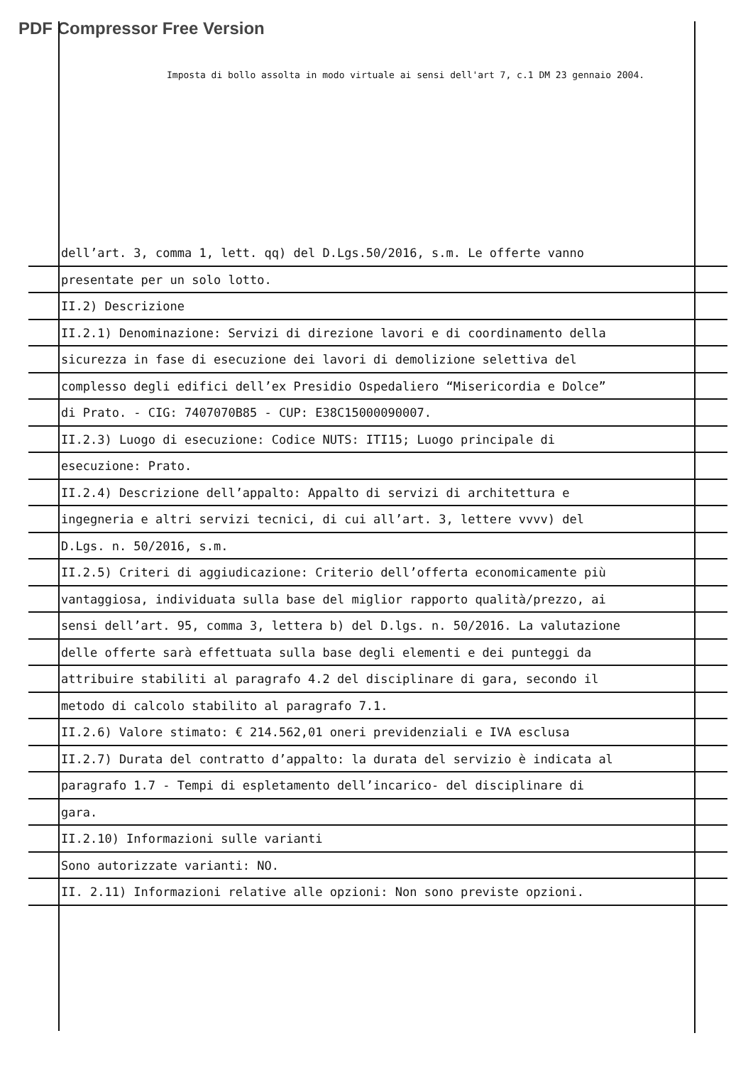PDF Compressor Free Version
Imposta di bollo assolta in modo virtuale ai sensi dell'art 7, c.1 DM 23 gennaio 2004.
dell’art. 3, comma 1, lett. qq) del D.Lgs.50/2016, s.m. Le offerte vanno
presentate per un solo lotto.
II.2) Descrizione
II.2.1) Denominazione: Servizi di direzione lavori e di coordinamento della
sicurezza in fase di esecuzione dei lavori di demolizione selettiva del
complesso degli edifici dell’ex Presidio Ospedaliero “Misericordia e Dolce”
di Prato. - CIG: 7407070B85 - CUP: E38C15000090007.
II.2.3) Luogo di esecuzione: Codice NUTS: ITI15; Luogo principale di
esecuzione: Prato.
II.2.4) Descrizione dell’appalto: Appalto di servizi di architettura e
ingegneria e altri servizi tecnici, di cui all’art. 3, lettere vvvv) del
D.Lgs. n. 50/2016, s.m.
II.2.5) Criteri di aggiudicazione: Criterio dell’offerta economicamente più
vantaggiosa, individuata sulla base del miglior rapporto qualità/prezzo, ai
sensi dell’art. 95, comma 3, lettera b) del D.lgs. n. 50/2016. La valutazione
delle offerte sarà effettuata sulla base degli elementi e dei punteggi da
attribuire stabiliti al paragrafo 4.2 del disciplinare di gara, secondo il
metodo di calcolo stabilito al paragrafo 7.1.
II.2.6) Valore stimato: € 214.562,01 oneri previdenziali e IVA esclusa
II.2.7) Durata del contratto d’appalto: la durata del servizio è indicata al
paragrafo 1.7 - Tempi di espletamento dell’incarico- del disciplinare di
gara.
II.2.10) Informazioni sulle varianti
Sono autorizzate varianti: NO.
II. 2.11) Informazioni relative alle opzioni: Non sono previste opzioni.